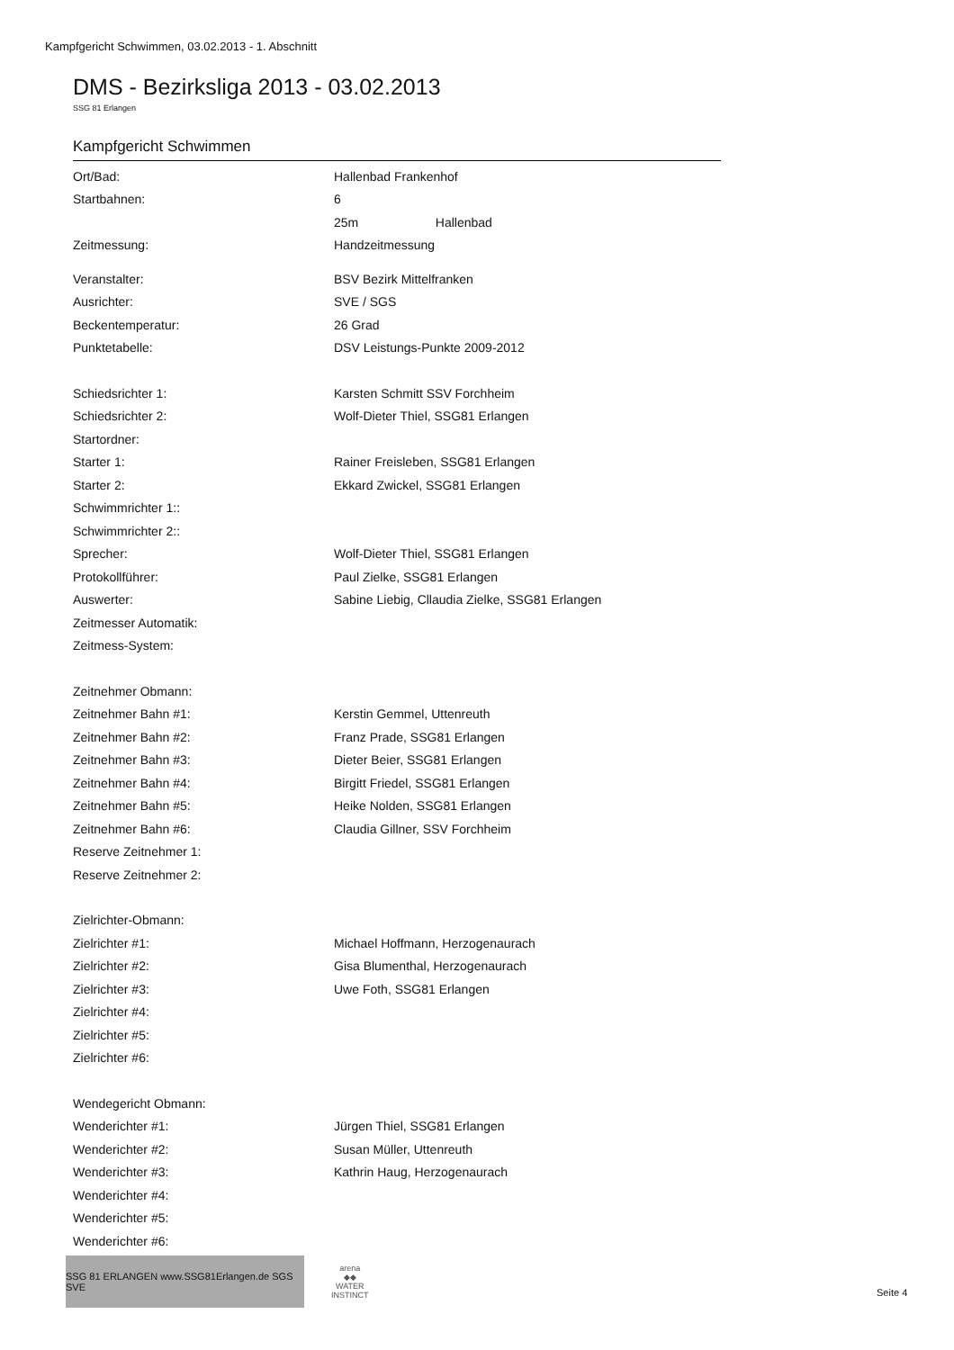Kampfgericht Schwimmen, 03.02.2013 - 1. Abschnitt
DMS - Bezirksliga 2013 - 03.02.2013
SSG 81 Erlangen
Kampfgericht Schwimmen
| Ort/Bad: | Hallenbad Frankenhof |
| Startbahnen: | 6 |
| | 25m Hallenbad |
| Zeitmessung: | Handzeitmessung |
| Veranstalter: | BSV Bezirk Mittelfranken |
| Ausrichter: | SVE / SGS |
| Beckentemperatur: | 26 Grad |
| Punktetabelle: | DSV Leistungs-Punkte 2009-2012 |
| Schiedsrichter 1: | Karsten Schmitt SSV Forchheim |
| Schiedsrichter 2: | Wolf-Dieter Thiel, SSG81 Erlangen |
| Startordner: | |
| Starter 1: | Rainer Freisleben, SSG81 Erlangen |
| Starter 2: | Ekkard Zwickel, SSG81 Erlangen |
| Schwimmrichter 1:: | |
| Schwimmrichter 2:: | |
| Sprecher: | Wolf-Dieter Thiel, SSG81 Erlangen |
| Protokollführer: | Paul Zielke, SSG81 Erlangen |
| Auswerter: | Sabine Liebig, Cllaudia Zielke, SSG81 Erlangen |
| Zeitmesser Automatik: | |
| Zeitmess-System: | |
| Zeitnehmer Obmann: | |
| Zeitnehmer Bahn #1: | Kerstin Gemmel, Uttenreuth |
| Zeitnehmer Bahn #2: | Franz Prade, SSG81 Erlangen |
| Zeitnehmer Bahn #3: | Dieter Beier, SSG81 Erlangen |
| Zeitnehmer Bahn #4: | Birgitt Friedel, SSG81 Erlangen |
| Zeitnehmer Bahn #5: | Heike Nolden, SSG81 Erlangen |
| Zeitnehmer Bahn #6: | Claudia Gillner, SSV Forchheim |
| Reserve Zeitnehmer 1: | |
| Reserve Zeitnehmer 2: | |
| Zielrichter-Obmann: | |
| Zielrichter #1: | Michael Hoffmann, Herzogenaurach |
| Zielrichter #2: | Gisa Blumenthal, Herzogenaurach |
| Zielrichter #3: | Uwe Foth, SSG81 Erlangen |
| Zielrichter #4: | |
| Zielrichter #5: | |
| Zielrichter #6: | |
| Wendegericht Obmann: | |
| Wenderichter #1: | Jürgen Thiel, SSG81 Erlangen |
| Wenderichter #2: | Susan Müller, Uttenreuth |
| Wenderichter #3: | Kathrin Haug, Herzogenaurach |
| Wenderichter #4: | |
| Wenderichter #5: | |
| Wenderichter #6: | |
SSG 81 ERLANGEN www.SSG81Erlangen.de SGS SVE
arena
◆◆
WATER
INSTINCT
Seite 4